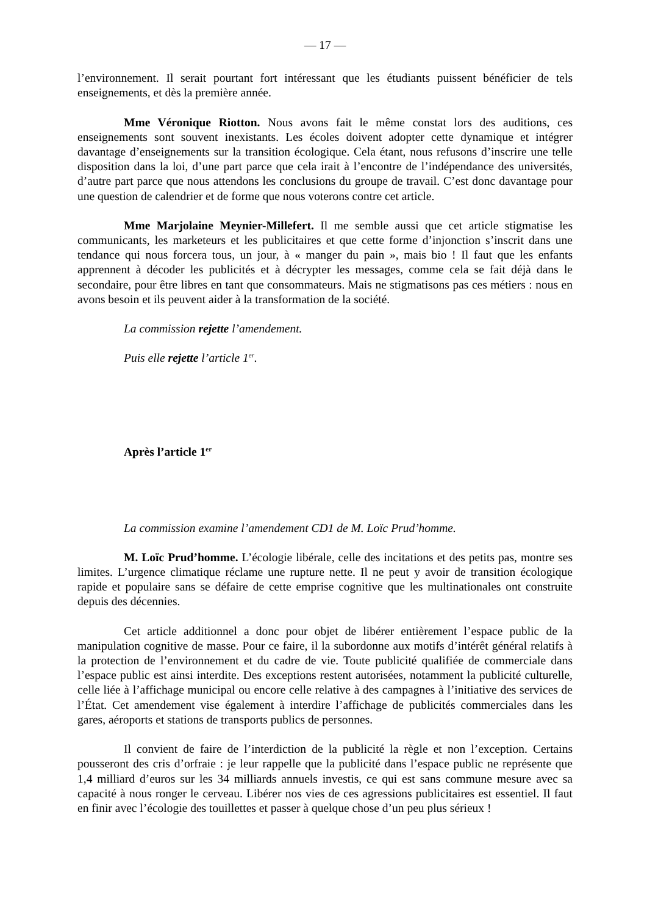— 17 —
l’environnement. Il serait pourtant fort intéressant que les étudiants puissent bénéficier de tels enseignements, et dès la première année.
Mme Véronique Riotton. Nous avons fait le même constat lors des auditions, ces enseignements sont souvent inexistants. Les écoles doivent adopter cette dynamique et intégrer davantage d’enseignements sur la transition écologique. Cela étant, nous refusons d’inscrire une telle disposition dans la loi, d’une part parce que cela irait à l’encontre de l’indépendance des universités, d’autre part parce que nous attendons les conclusions du groupe de travail. C’est donc davantage pour une question de calendrier et de forme que nous voterons contre cet article.
Mme Marjolaine Meynier-Millefert. Il me semble aussi que cet article stigmatise les communicants, les marketeurs et les publicitaires et que cette forme d’injonction s’inscrit dans une tendance qui nous forcera tous, un jour, à « manger du pain », mais bio ! Il faut que les enfants apprennent à décoder les publicités et à décrypter les messages, comme cela se fait déjà dans le secondaire, pour être libres en tant que consommateurs. Mais ne stigmatisons pas ces métiers : nous en avons besoin et ils peuvent aider à la transformation de la société.
La commission rejette l’amendement.
Puis elle rejette l’article 1<sup>er</sup>.
Après l’article 1<sup>er</sup>
La commission examine l’amendement CD1 de M. Loïc Prud’homme.
M. Loïc Prud’homme. L’écologie libérale, celle des incitations et des petits pas, montre ses limites. L’urgence climatique réclame une rupture nette. Il ne peut y avoir de transition écologique rapide et populaire sans se défaire de cette emprise cognitive que les multinationales ont construite depuis des décennies.
Cet article additionnel a donc pour objet de libérer entièrement l’espace public de la manipulation cognitive de masse. Pour ce faire, il la subordonne aux motifs d’intérêt général relatifs à la protection de l’environnement et du cadre de vie. Toute publicité qualifiée de commerciale dans l’espace public est ainsi interdite. Des exceptions restent autorisées, notamment la publicité culturelle, celle liée à l’affichage municipal ou encore celle relative à des campagnes à l’initiative des services de l’État. Cet amendement vise également à interdire l’affichage de publicités commerciales dans les gares, aéroports et stations de transports publics de personnes.
Il convient de faire de l’interdiction de la publicité la règle et non l’exception. Certains pousseront des cris d’orfraie : je leur rappelle que la publicité dans l’espace public ne représente que 1,4 milliard d’euros sur les 34 milliards annuels investis, ce qui est sans commune mesure avec sa capacité à nous ronger le cerveau. Libérer nos vies de ces agressions publicitaires est essentiel. Il faut en finir avec l’écologie des touillettes et passer à quelque chose d’un peu plus sérieux !